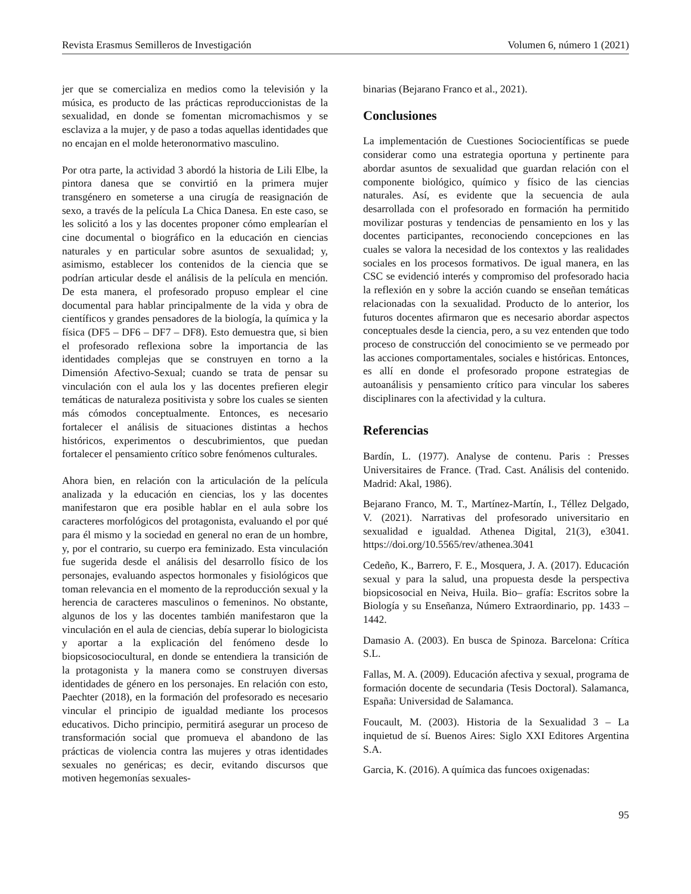Revista Erasmus Semilleros de Investigación Volumen 6, número 1 (2021)
jer que se comercializa en medios como la televisión y la música, es producto de las prácticas reproduccionistas de la sexualidad, en donde se fomentan micromachismos y se esclaviza a la mujer, y de paso a todas aquellas identidades que no encajan en el molde heteronormativo masculino.
Por otra parte, la actividad 3 abordó la historia de Lili Elbe, la pintora danesa que se convirtió en la primera mujer transgénero en someterse a una cirugía de reasignación de sexo, a través de la película La Chica Danesa. En este caso, se les solicitó a los y las docentes proponer cómo emplearían el cine documental o biográfico en la educación en ciencias naturales y en particular sobre asuntos de sexualidad; y, asimismo, establecer los contenidos de la ciencia que se podrían articular desde el análisis de la película en mención. De esta manera, el profesorado propuso emplear el cine documental para hablar principalmente de la vida y obra de científicos y grandes pensadores de la biología, la química y la física (DF5 – DF6 – DF7 – DF8). Esto demuestra que, si bien el profesorado reflexiona sobre la importancia de las identidades complejas que se construyen en torno a la Dimensión Afectivo-Sexual; cuando se trata de pensar su vinculación con el aula los y las docentes prefieren elegir temáticas de naturaleza positivista y sobre los cuales se sienten más cómodos conceptualmente. Entonces, es necesario fortalecer el análisis de situaciones distintas a hechos históricos, experimentos o descubrimientos, que puedan fortalecer el pensamiento crítico sobre fenómenos culturales.
Ahora bien, en relación con la articulación de la película analizada y la educación en ciencias, los y las docentes manifestaron que era posible hablar en el aula sobre los caracteres morfológicos del protagonista, evaluando el por qué para él mismo y la sociedad en general no eran de un hombre, y, por el contrario, su cuerpo era feminizado. Esta vinculación fue sugerida desde el análisis del desarrollo físico de los personajes, evaluando aspectos hormonales y fisiológicos que toman relevancia en el momento de la reproducción sexual y la herencia de caracteres masculinos o femeninos. No obstante, algunos de los y las docentes también manifestaron que la vinculación en el aula de ciencias, debía superar lo biologicista y aportar a la explicación del fenómeno desde lo biopsicosociocultural, en donde se entendiera la transición de la protagonista y la manera como se construyen diversas identidades de género en los personajes. En relación con esto, Paechter (2018), en la formación del profesorado es necesario vincular el principio de igualdad mediante los procesos educativos. Dicho principio, permitirá asegurar un proceso de transformación social que promueva el abandono de las prácticas de violencia contra las mujeres y otras identidades sexuales no genéricas; es decir, evitando discursos que motiven hegemonías sexuales-
binarias (Bejarano Franco et al., 2021).
Conclusiones
La implementación de Cuestiones Sociocientíficas se puede considerar como una estrategia oportuna y pertinente para abordar asuntos de sexualidad que guardan relación con el componente biológico, químico y físico de las ciencias naturales. Así, es evidente que la secuencia de aula desarrollada con el profesorado en formación ha permitido movilizar posturas y tendencias de pensamiento en los y las docentes participantes, reconociendo concepciones en las cuales se valora la necesidad de los contextos y las realidades sociales en los procesos formativos. De igual manera, en las CSC se evidenció interés y compromiso del profesorado hacia la reflexión en y sobre la acción cuando se enseñan temáticas relacionadas con la sexualidad. Producto de lo anterior, los futuros docentes afirmaron que es necesario abordar aspectos conceptuales desde la ciencia, pero, a su vez entenden que todo proceso de construcción del conocimiento se ve permeado por las acciones comportamentales, sociales e históricas. Entonces, es allí en donde el profesorado propone estrategias de autoanálisis y pensamiento crítico para vincular los saberes disciplinares con la afectividad y la cultura.
Referencias
Bardín, L. (1977). Analyse de contenu. Paris : Presses Universitaires de France. (Trad. Cast. Análisis del contenido. Madrid: Akal, 1986).
Bejarano Franco, M. T., Martínez-Martín, I., Téllez Delgado, V. (2021). Narrativas del profesorado universitario en sexualidad e igualdad. Athenea Digital, 21(3), e3041. https://doi.org/10.5565/rev/athenea.3041
Cedeño, K., Barrero, F. E., Mosquera, J. A. (2017). Educación sexual y para la salud, una propuesta desde la perspectiva biopsicosocial en Neiva, Huila. Bio– grafía: Escritos sobre la Biología y su Enseñanza, Número Extraordinario, pp. 1433 – 1442.
Damasio A. (2003). En busca de Spinoza. Barcelona: Crítica S.L.
Fallas, M. A. (2009). Educación afectiva y sexual, programa de formación docente de secundaria (Tesis Doctoral). Salamanca, España: Universidad de Salamanca.
Foucault, M. (2003). Historia de la Sexualidad 3 – La inquietud de sí. Buenos Aires: Siglo XXI Editores Argentina S.A.
Garcia, K. (2016). A química das funcoes oxigenadas:
95